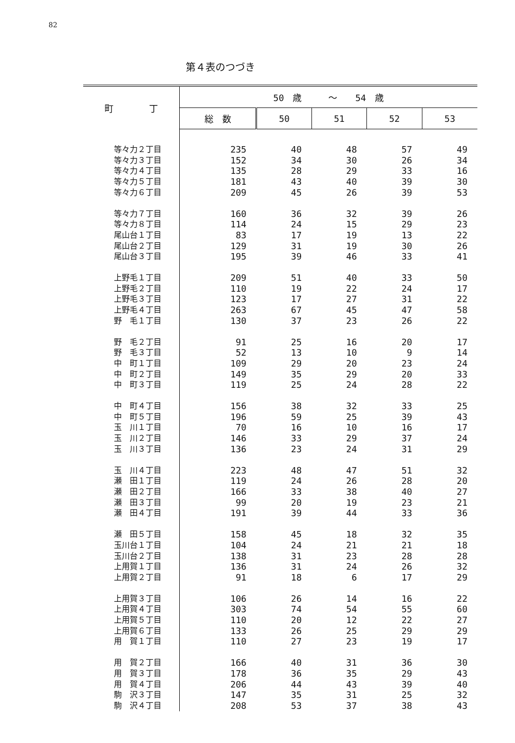82
第４表のつづき
| 町 丁 | 50 歳 ～ 54 歳 | | | | |
| --- | --- | --- | --- | --- | --- |
| | 総 数 | 50 | 51 | 52 | 53 |
| 等々力２丁目 | 235 | 40 | 48 | 57 | 49 |
| 等々力３丁目 | 152 | 34 | 30 | 26 | 34 |
| 等々力４丁目 | 135 | 28 | 29 | 33 | 16 |
| 等々力５丁目 | 181 | 43 | 40 | 39 | 30 |
| 等々力６丁目 | 209 | 45 | 26 | 39 | 53 |
| 等々力７丁目 | 160 | 36 | 32 | 39 | 26 |
| 等々力８丁目 | 114 | 24 | 15 | 29 | 23 |
| 尾山台１丁目 | 83 | 17 | 19 | 13 | 22 |
| 尾山台２丁目 | 129 | 31 | 19 | 30 | 26 |
| 尾山台３丁目 | 195 | 39 | 46 | 33 | 41 |
| 上野毛１丁目 | 209 | 51 | 40 | 33 | 50 |
| 上野毛２丁目 | 110 | 19 | 22 | 24 | 17 |
| 上野毛３丁目 | 123 | 17 | 27 | 31 | 22 |
| 上野毛４丁目 | 263 | 67 | 45 | 47 | 58 |
| 野 毛１丁目 | 130 | 37 | 23 | 26 | 22 |
| 野 毛２丁目 | 91 | 25 | 16 | 20 | 17 |
| 野 毛３丁目 | 52 | 13 | 10 | 9 | 14 |
| 中 町１丁目 | 109 | 29 | 20 | 23 | 24 |
| 中 町２丁目 | 149 | 35 | 29 | 20 | 33 |
| 中 町３丁目 | 119 | 25 | 24 | 28 | 22 |
| 中 町４丁目 | 156 | 38 | 32 | 33 | 25 |
| 中 町５丁目 | 196 | 59 | 25 | 39 | 43 |
| 玉 川１丁目 | 70 | 16 | 10 | 16 | 17 |
| 玉 川２丁目 | 146 | 33 | 29 | 37 | 24 |
| 玉 川３丁目 | 136 | 23 | 24 | 31 | 29 |
| 玉 川４丁目 | 223 | 48 | 47 | 51 | 32 |
| 瀬 田１丁目 | 119 | 24 | 26 | 28 | 20 |
| 瀬 田２丁目 | 166 | 33 | 38 | 40 | 27 |
| 瀬 田３丁目 | 99 | 20 | 19 | 23 | 21 |
| 瀬 田４丁目 | 191 | 39 | 44 | 33 | 36 |
| 瀬 田５丁目 | 158 | 45 | 18 | 32 | 35 |
| 玉川台１丁目 | 104 | 24 | 21 | 21 | 18 |
| 玉川台２丁目 | 138 | 31 | 23 | 28 | 28 |
| 上用賀１丁目 | 136 | 31 | 24 | 26 | 32 |
| 上用賀２丁目 | 91 | 18 | 6 | 17 | 29 |
| 上用賀３丁目 | 106 | 26 | 14 | 16 | 22 |
| 上用賀４丁目 | 303 | 74 | 54 | 55 | 60 |
| 上用賀５丁目 | 110 | 20 | 12 | 22 | 27 |
| 上用賀６丁目 | 133 | 26 | 25 | 29 | 29 |
| 用 賀１丁目 | 110 | 27 | 23 | 19 | 17 |
| 用 賀２丁目 | 166 | 40 | 31 | 36 | 30 |
| 用 賀３丁目 | 178 | 36 | 35 | 29 | 43 |
| 用 賀４丁目 | 206 | 44 | 43 | 39 | 40 |
| 駒 沢３丁目 | 147 | 35 | 31 | 25 | 32 |
| 駒 沢４丁目 | 208 | 53 | 37 | 38 | 43 |